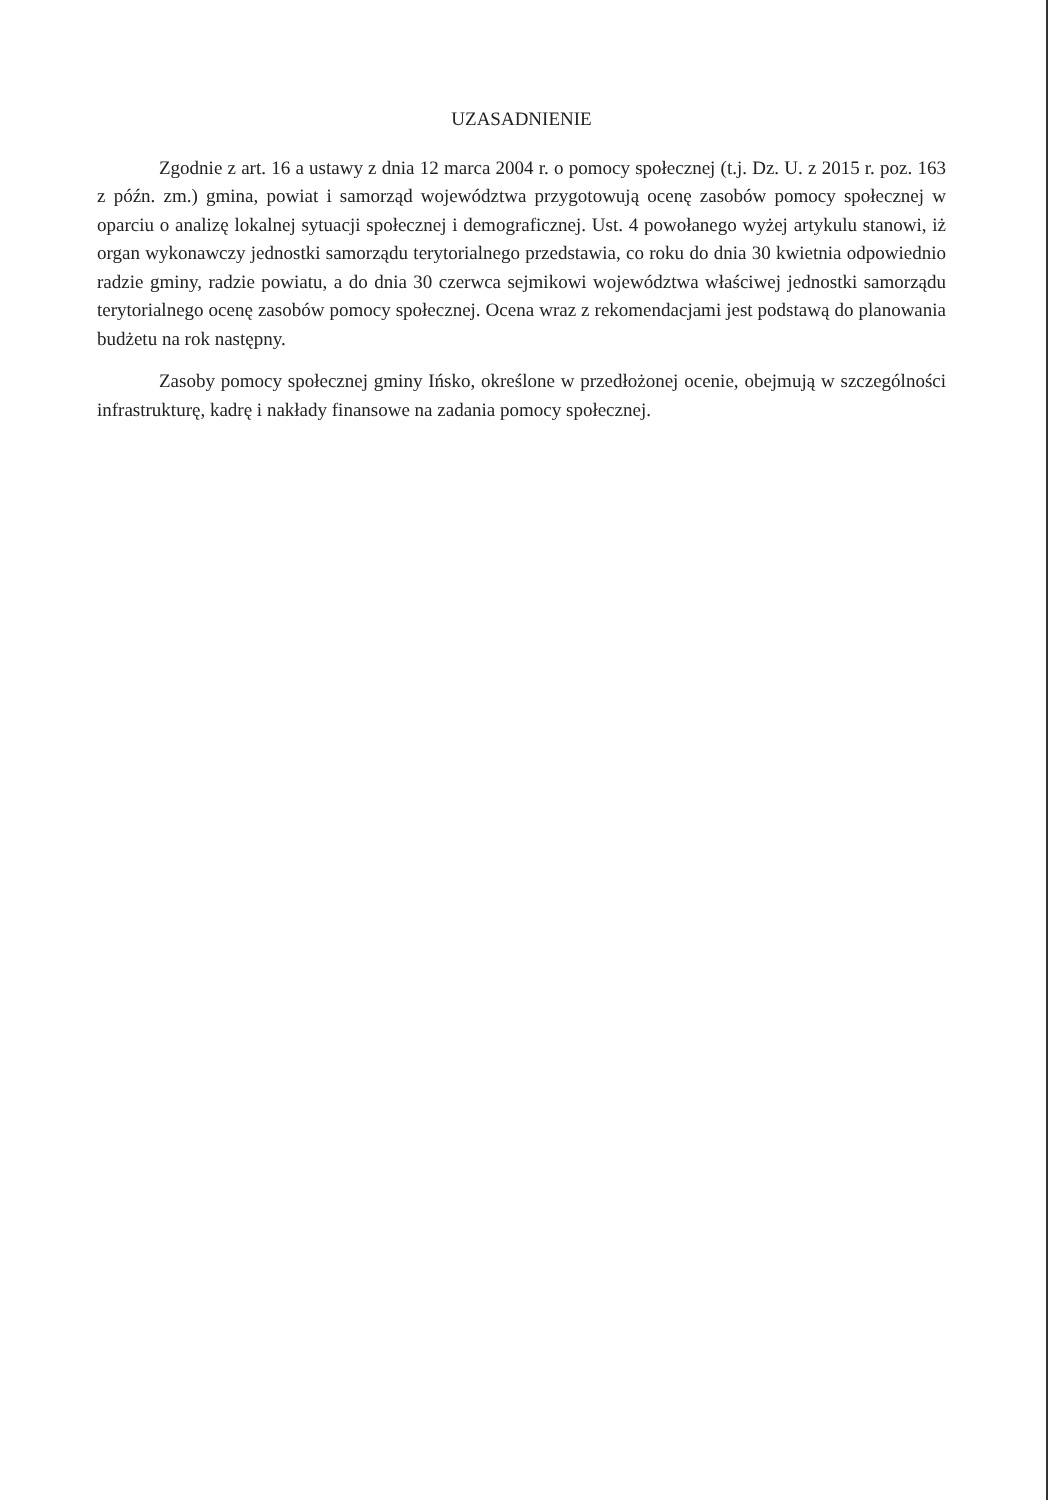UZASADNIENIE
Zgodnie z art. 16 a ustawy z dnia 12 marca 2004 r. o pomocy społecznej (t.j. Dz. U. z 2015 r. poz. 163 z późn. zm.) gmina, powiat i samorząd województwa przygotowują ocenę zasobów pomocy społecznej w oparciu o analizę lokalnej sytuacji społecznej i demograficznej. Ust. 4 powołanego wyżej artykulu stanowi, iż organ wykonawczy jednostki samorządu terytorialnego przedstawia, co roku do dnia 30 kwietnia odpowiednio radzie gminy, radzie powiatu, a do dnia 30 czerwca sejmikowi województwa właściwej jednostki samorządu terytorialnego ocenę zasobów pomocy społecznej. Ocena wraz z rekomendacjami jest podstawą do planowania budżetu na rok następny.
Zasoby pomocy społecznej gminy Ińsko, określone w przedłożonej ocenie, obejmują w szczególności infrastrukturę, kadrę i nakłady finansowe na zadania pomocy społecznej.